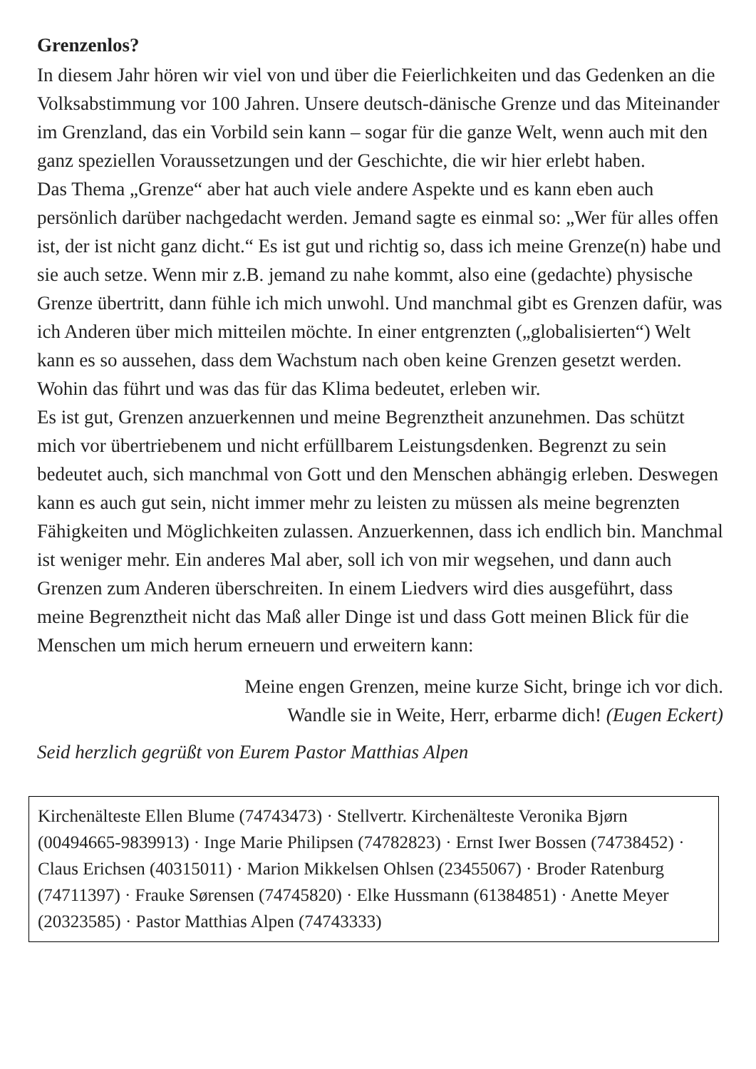Grenzenlos?
In diesem Jahr hören wir viel von und über die Feierlichkeiten und das Gedenken an die Volksabstimmung vor 100 Jahren. Unsere deutsch-dänische Grenze und das Miteinander im Grenzland, das ein Vorbild sein kann – sogar für die ganze Welt, wenn auch mit den ganz speziellen Voraussetzungen und der Geschichte, die wir hier erlebt haben.
Das Thema „Grenze“ aber hat auch viele andere Aspekte und es kann eben auch persönlich darüber nachgedacht werden. Jemand sagte es einmal so: „Wer für alles offen ist, der ist nicht ganz dicht.“ Es ist gut und richtig so, dass ich meine Grenze(n) habe und sie auch setze. Wenn mir z.B. jemand zu nahe kommt, also eine (gedachte) physische Grenze übertritt, dann fühle ich mich unwohl. Und manchmal gibt es Grenzen dafür, was ich Anderen über mich mitteilen möchte. In einer entgrenzten („globalisierten“) Welt kann es so aussehen, dass dem Wachstum nach oben keine Grenzen gesetzt werden. Wohin das führt und was das für das Klima bedeutet, erleben wir.
Es ist gut, Grenzen anzuerkennen und meine Begrenztheit anzunehmen. Das schützt mich vor übertriebenem und nicht erfüllbarem Leistungsdenken. Begrenzt zu sein bedeutet auch, sich manchmal von Gott und den Menschen abhängig erleben. Deswegen kann es auch gut sein, nicht immer mehr zu leisten zu müssen als meine begrenzten Fähigkeiten und Möglichkeiten zulassen. Anzuerkennen, dass ich endlich bin. Manchmal ist weniger mehr. Ein anderes Mal aber, soll ich von mir wegsehen, und dann auch Grenzen zum Anderen überschreiten. In einem Liedvers wird dies ausgeführt, dass meine Begrenztheit nicht das Maß aller Dinge ist und dass Gott meinen Blick für die Menschen um mich herum erneuern und erweitern kann:
Meine engen Grenzen, meine kurze Sicht, bringe ich vor dich.
Wandle sie in Weite, Herr, erbarme dich! (Eugen Eckert)
Seid herzlich gegrüßt von Eurem Pastor Matthias Alpen
Kirchenälteste Ellen Blume (74743473) · Stellvertr. Kirchenälteste Veronika Bjørn (00494665-9839913) · Inge Marie Philipsen (74782823) · Ernst Iwer Bossen (74738452) · Claus Erichsen (40315011) · Marion Mikkelsen Ohlsen (23455067) · Broder Ratenburg (74711397) · Frauke Sørensen (74745820) · Elke Hussmann (61384851) · Anette Meyer (20323585) · Pastor Matthias Alpen (74743333)